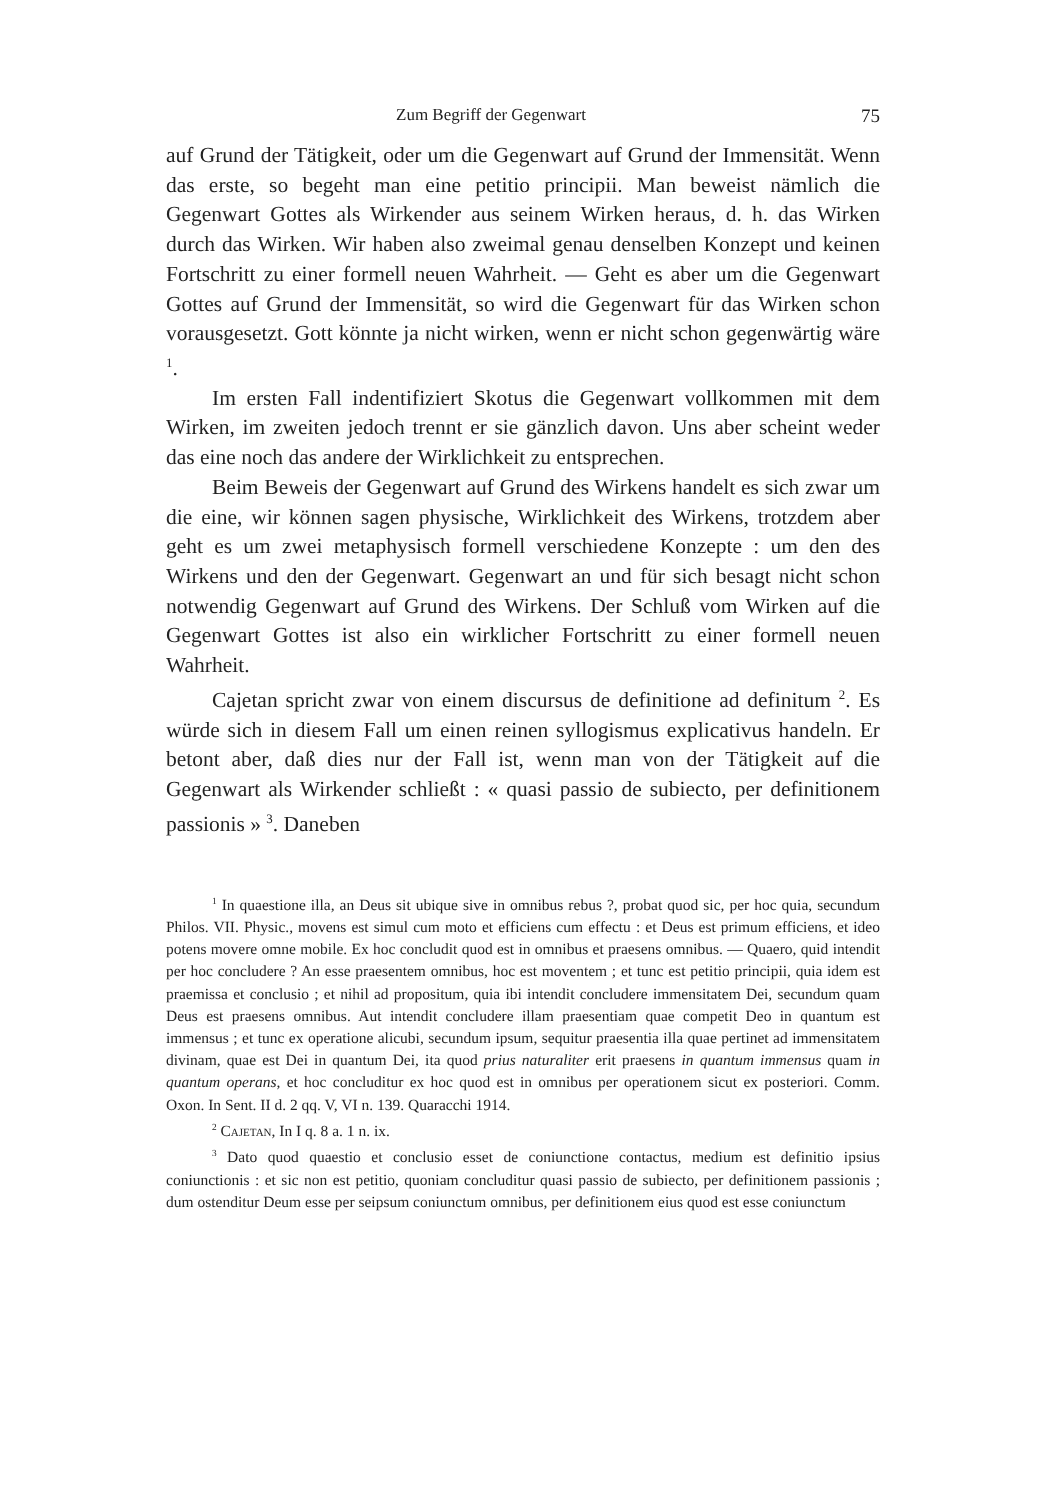Zum Begriff der Gegenwart 75
auf Grund der Tätigkeit, oder um die Gegenwart auf Grund der Immensität. Wenn das erste, so begeht man eine petitio principii. Man beweist nämlich die Gegenwart Gottes als Wirkender aus seinem Wirken heraus, d. h. das Wirken durch das Wirken. Wir haben also zweimal genau denselben Konzept und keinen Fortschritt zu einer formell neuen Wahrheit. — Geht es aber um die Gegenwart Gottes auf Grund der Immensität, so wird die Gegenwart für das Wirken schon vorausgesetzt. Gott könnte ja nicht wirken, wenn er nicht schon gegenwärtig wäre <sup>1</sup>.
Im ersten Fall indentifiziert Skotus die Gegenwart vollkommen mit dem Wirken, im zweiten jedoch trennt er sie gänzlich davon. Uns aber scheint weder das eine noch das andere der Wirklichkeit zu entsprechen.
Beim Beweis der Gegenwart auf Grund des Wirkens handelt es sich zwar um die eine, wir können sagen physische, Wirklichkeit des Wirkens, trotzdem aber geht es um zwei metaphysisch formell verschiedene Konzepte : um den des Wirkens und den der Gegenwart. Gegenwart an und für sich besagt nicht schon notwendig Gegenwart auf Grund des Wirkens. Der Schluß vom Wirken auf die Gegenwart Gottes ist also ein wirklicher Fortschritt zu einer formell neuen Wahrheit.
Cajetan spricht zwar von einem discursus de definitione ad definitum <sup>2</sup>. Es würde sich in diesem Fall um einen reinen syllogismus explicativus handeln. Er betont aber, daß dies nur der Fall ist, wenn man von der Tätigkeit auf die Gegenwart als Wirkender schließt : « quasi passio de subiecto, per definitionem passionis » <sup>3</sup>. Daneben
<sup>1</sup> In quaestione illa, an Deus sit ubique sive in omnibus rebus ?, probat quod sic, per hoc quia, secundum Philos. VII. Physic., movens est simul cum moto et efficiens cum effectu : et Deus est primum efficiens, et ideo potens movere omne mobile. Ex hoc concludit quod est in omnibus et praesens omnibus. — Quaero, quid intendit per hoc concludere ? An esse praesentem omnibus, hoc est moventem ; et tunc est petitio principii, quia idem est praemissa et conclusio ; et nihil ad propositum, quia ibi intendit concludere immensitatem Dei, secundum quam Deus est praesens omnibus. Aut intendit concludere illam praesentiam quae competit Deo in quantum est immensus ; et tunc ex operatione alicubi, secundum ipsum, sequitur praesentia illa quae pertinet ad immensitatem divinam, quae est Dei in quantum Dei, ita quod prius naturaliter erit praesens in quantum immensus quam in quantum operans, et hoc concluditur ex hoc quod est in omnibus per operationem sicut ex posteriori. Comm. Oxon. In Sent. II d. 2 qq. V, VI n. 139. Quaracchi 1914.
<sup>2</sup> Cajetan, In I q. 8 a. 1 n. ix.
<sup>3</sup> Dato quod quaestio et conclusio esset de coniunctione contactus, medium est definitio ipsius coniunctionis : et sic non est petitio, quoniam concluditur quasi passio de subiecto, per definitionem passionis ; dum ostenditur Deum esse per seipsum coniunctum omnibus, per definitionem eius quod est esse coniunctum